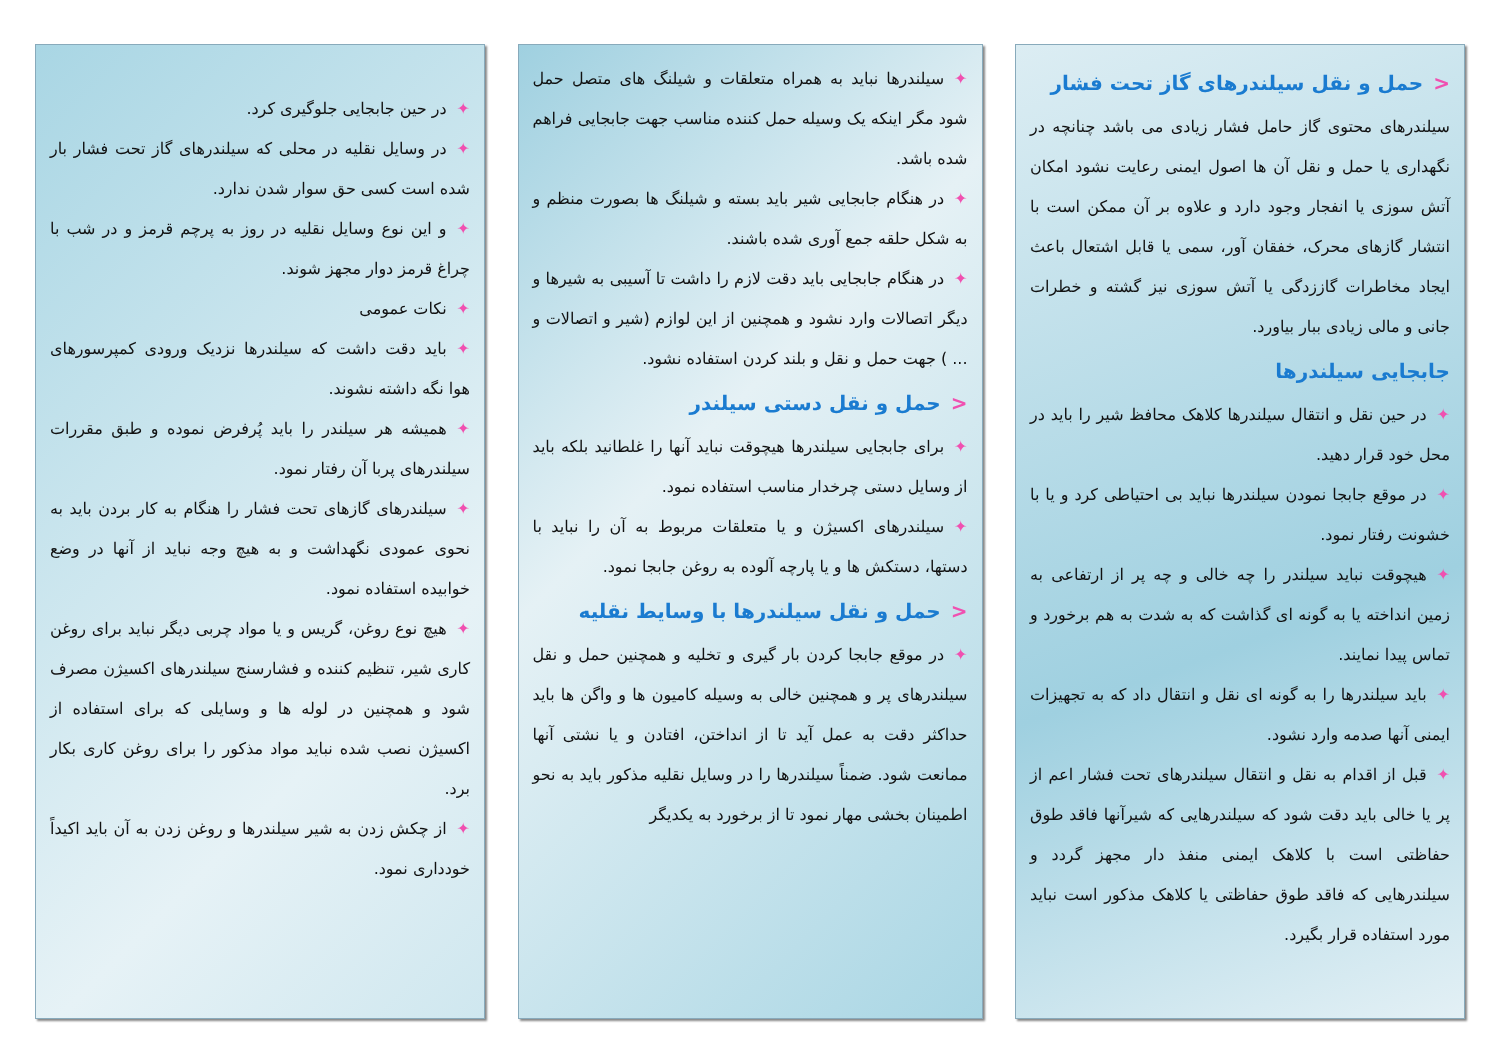<حمل و نقل سیلندرهای گاز تحت فشار
سیلندرهای محتوی گاز حامل فشار زیادی می باشد چنانچه در نگهداری یا حمل و نقل آن ها اصول ایمنی رعایت نشود امکان آتش سوزی یا انفجار وجود دارد و علاوه بر آن ممکن است با انتشار گازهای محرک، خفقان آور، سمی یا قابل اشتعال باعث ایجاد مخاطرات گاززدگی یا آتش سوزی نیز گشته و خطرات جانی و مالی زیادی ببار بیاورد.
جابجایی سیلندرها
✦در حین نقل و انتقال سیلندرها کلاهک محافظ شیر را باید در محل خود قرار دهید.
✦در موقع جابجا نمودن سیلندرها نباید بی احتیاطی کرد و یا با خشونت رفتار نمود.
✦هیچوقت نباید سیلندر را چه خالی و چه پر از ارتفاعی به زمین انداخته یا به گونه ای گذاشت که به شدت به هم برخورد و تماس پیدا نمایند.
✦باید سیلندرها را به گونه ای نقل و انتقال داد که به تجهیزات ایمنی آنها صدمه وارد نشود.
✦قبل از اقدام به نقل و انتقال سیلندرهای تحت فشار اعم از پر یا خالی باید دقت شود که سیلندرهایی که شیرآنها فاقد طوق حفاظتی است با کلاهک ایمنی منفذ دار مجهز گردد و سیلندرهایی که فاقد طوق حفاظتی یا کلاهک مذکور است نباید مورد استفاده قرار بگیرد.
✦سیلندرها نباید به همراه متعلقات و شیلنگ های متصل حمل شود مگر اینکه یک وسیله حمل کننده مناسب جهت جابجایی فراهم شده باشد.
✦در هنگام جابجایی شیر باید بسته و شیلنگ ها بصورت منظم و به شکل حلقه جمع آوری شده باشند.
✦در هنگام جابجایی باید دقت لازم را داشت تا آسیبی به شیرها و دیگر اتصالات وارد نشود و همچنین از این لوازم (شیر و اتصالات و ... ) جهت حمل و نقل و بلند کردن استفاده نشود.
<حمل و نقل دستی سیلندر
✦برای جابجایی سیلندرها هیچوقت نباید آنها را غلطانید بلکه باید از وسایل دستی چرخدار مناسب استفاده نمود.
✦سیلندرهای اکسیژن و یا متعلقات مربوط به آن را نباید با دستها، دستکش ها و یا پارچه آلوده به روغن جابجا نمود.
<حمل و نقل سیلندرها با وسایط نقلیه
✦در موقع جابجا کردن بار گیری و تخلیه و همچنین حمل و نقل سیلندرهای پر و همچنین خالی به وسیله کامیون ها و واگن ها باید حداکثر دقت به عمل آید تا از انداختن، افتادن و یا نشتی آنها ممانعت شود. ضمناً سیلندرها را در وسایل نقلیه مذکور باید به نحو اطمینان بخشی مهار نمود تا از برخورد به یکدیگر
✦در حین جابجایی جلوگیری کرد.
✦در وسایل نقلیه در محلی که سیلندرهای گاز تحت فشار بار شده است کسی حق سوار شدن ندارد.
✦و این نوع وسایل نقلیه در روز به پرچم قرمز و در شب با چراغ قرمز دوار مجهز شوند.
✦نکات عمومی
✦باید دقت داشت که سیلندرها نزدیک ورودی کمپرسورهای هوا نگه داشته نشوند.
✦همیشه هر سیلندر را باید پُرفرض نموده و طبق مقررات سیلندرهای پربا آن رفتار نمود.
✦سیلندرهای گازهای تحت فشار را هنگام به کار بردن باید به نحوی عمودی نگهداشت و به هیچ وجه نباید از آنها در وضع خوابیده استفاده نمود.
✦هیچ نوع روغن، گریس و یا مواد چربی دیگر نباید برای روغن کاری شیر، تنظیم کننده و فشارسنج سیلندرهای اکسیژن مصرف شود و همچنین در لوله ها و وسایلی که برای استفاده از اکسیژن نصب شده نباید مواد مذکور را برای روغن کاری بکار برد.
✦از چکش زدن به شیر سیلندرها و روغن زدن به آن باید اکیداً خودداری نمود.